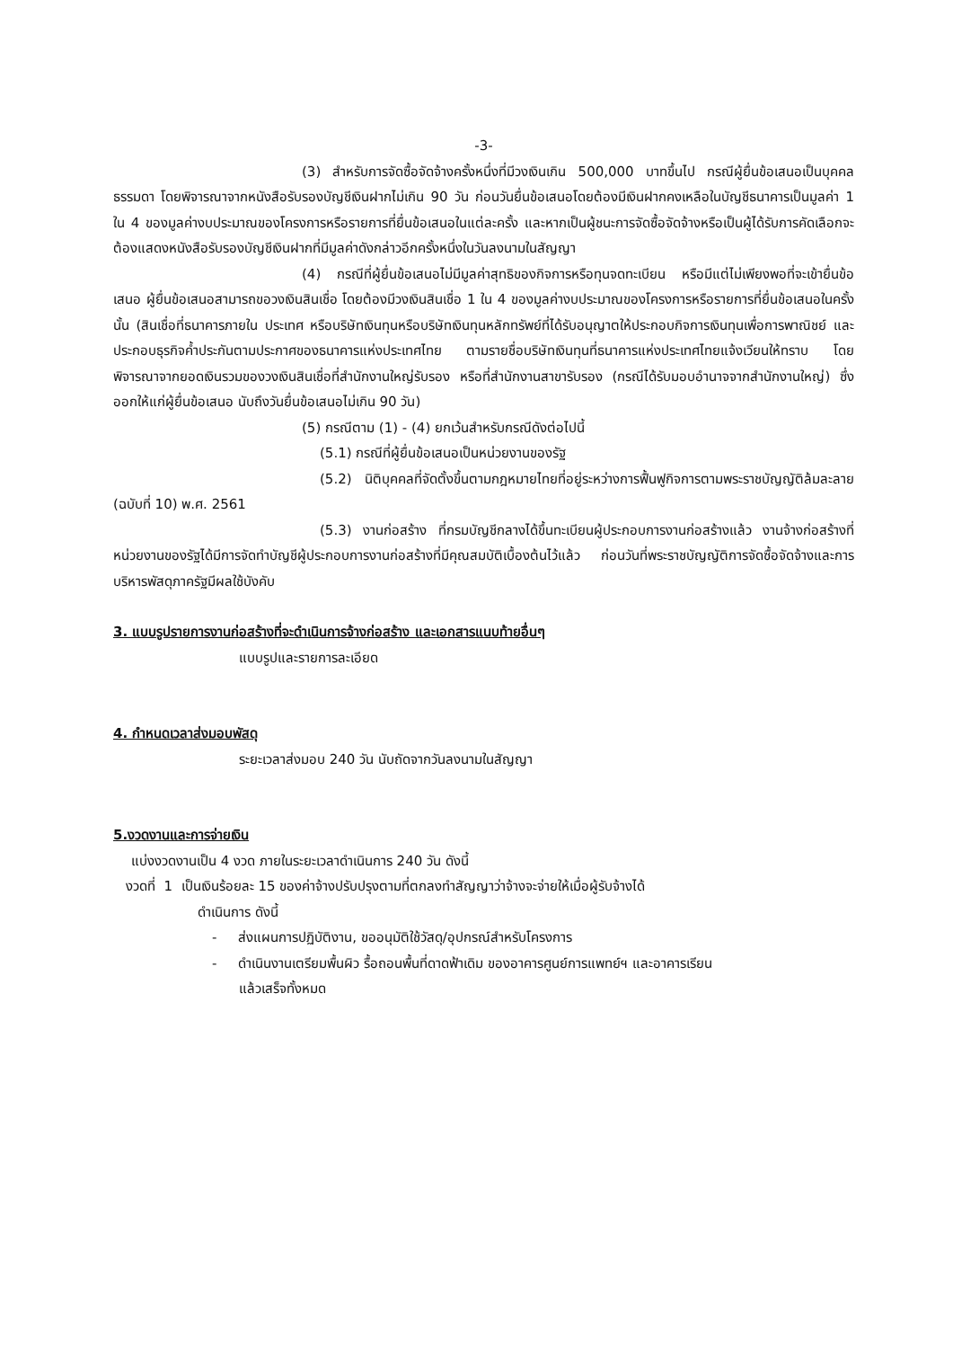-3-
(3) สำหรับการจัดซื้อจัดจ้างครั้งหนึ่งที่มีวงเงินเกิน 500,000 บาทขึ้นไป กรณีผู้ยื่นข้อเสนอเป็นบุคคลธรรมดา โดยพิจารณาจากหนังสือรับรองบัญชีเงินฝากไม่เกิน 90 วัน ก่อนวันยื่นข้อเสนอโดยต้องมีเงินฝากคงเหลือในบัญชีธนาคารเป็นมูลค่า 1 ใน 4 ของมูลค่างบประมาณของโครงการหรือรายการที่ยื่นข้อเสนอในแต่ละครั้ง และหากเป็นผู้ชนะการจัดซื้อจัดจ้างหรือเป็นผู้ได้รับการคัดเลือกจะต้องแสดงหนังสือรับรองบัญชีเงินฝากที่มีมูลค่าดังกล่าวอีกครั้งหนึ่งในวันลงนามในสัญญา
(4) กรณีที่ผู้ยื่นข้อเสนอไม่มีมูลค่าสุทธิของกิจการหรือทุนจดทะเบียน หรือมีแต่ไม่เพียงพอที่จะเข้ายื่นข้อเสนอ ผู้ยื่นข้อเสนอสามารถขอวงเงินสินเชื่อ โดยต้องมีวงเงินสินเชื่อ 1 ใน 4 ของมูลค่างบประมาณของโครงการหรือรายการที่ยื่นข้อเสนอในครั้งนั้น (สินเชื่อที่ธนาคารภายใน ประเทศ หรือบริษัทเงินทุนหรือบริษัทเงินทุนหลักทรัพย์ที่ได้รับอนุญาตให้ประกอบกิจการเงินทุนเพื่อการพาณิชย์ และประกอบธุรกิจค้ำประกันตามประกาศของธนาคารแห่งประเทศไทย ตามรายชื่อบริษัทเงินทุนที่ธนาคารแห่งประเทศไทยแจ้งเวียนให้ทราบ โดยพิจารณาจากยอดเงินรวมของวงเงินสินเชื่อที่สำนักงานใหญ่รับรอง หรือที่สำนักงานสาขารับรอง (กรณีได้รับมอบอำนาจจากสำนักงานใหญ่) ซึ่งออกให้แก่ผู้ยื่นข้อเสนอ นับถึงวันยื่นข้อเสนอไม่เกิน 90 วัน)
(5) กรณีตาม (1) - (4) ยกเว้นสำหรับกรณีดังต่อไปนี้
(5.1) กรณีที่ผู้ยื่นข้อเสนอเป็นหน่วยงานของรัฐ
(5.2) นิติบุคคลที่จัดตั้งขึ้นตามกฎหมายไทยที่อยู่ระหว่างการฟื้นฟูกิจการตามพระราชบัญญัติล้มละลาย (ฉบับที่ 10) พ.ศ. 2561
(5.3) งานก่อสร้าง ที่กรมบัญชีกลางได้ขึ้นทะเบียนผู้ประกอบการงานก่อสร้างแล้ว งานจ้างก่อสร้างที่หน่วยงานของรัฐได้มีการจัดทำบัญชีผู้ประกอบการงานก่อสร้างที่มีคุณสมบัติเบื้องต้นไว้แล้ว ก่อนวันที่พระราชบัญญัติการจัดซื้อจัดจ้างและการบริหารพัสดุภาครัฐมีผลใช้บังคับ
3. แบบรูปรายการงานก่อสร้างที่จะดำเนินการจ้างก่อสร้าง และเอกสารแนบท้ายอื่นๆ
แบบรูปและรายการละเอียด
4. กำหนดเวลาส่งมอบพัสดุ
ระยะเวลาส่งมอบ 240 วัน นับถัดจากวันลงนามในสัญญา
5.งวดงานและการจ่ายเงิน
แบ่งงวดงานเป็น 4 งวด ภายในระยะเวลาดำเนินการ 240 วัน ดังนี้
งวดที่ 1 เป็นเงินร้อยละ 15 ของค่าจ้างปรับปรุงตามที่ตกลงทำสัญญาว่าจ้างจะจ่ายให้เมื่อผู้รับจ้างได้
ดำเนินการ ดังนี้
- ส่งแผนการปฏิบัติงาน, ขออนุมัติใช้วัสดุ/อุปกรณ์สำหรับโครงการ
- ดำเนินงานเตรียมพื้นผิว รื้อถอนพื้นที่ดาดฟ้าเดิม ของอาคารศูนย์การแพทย์ฯ และอาคารเรียน
แล้วเสร็จทั้งหมด